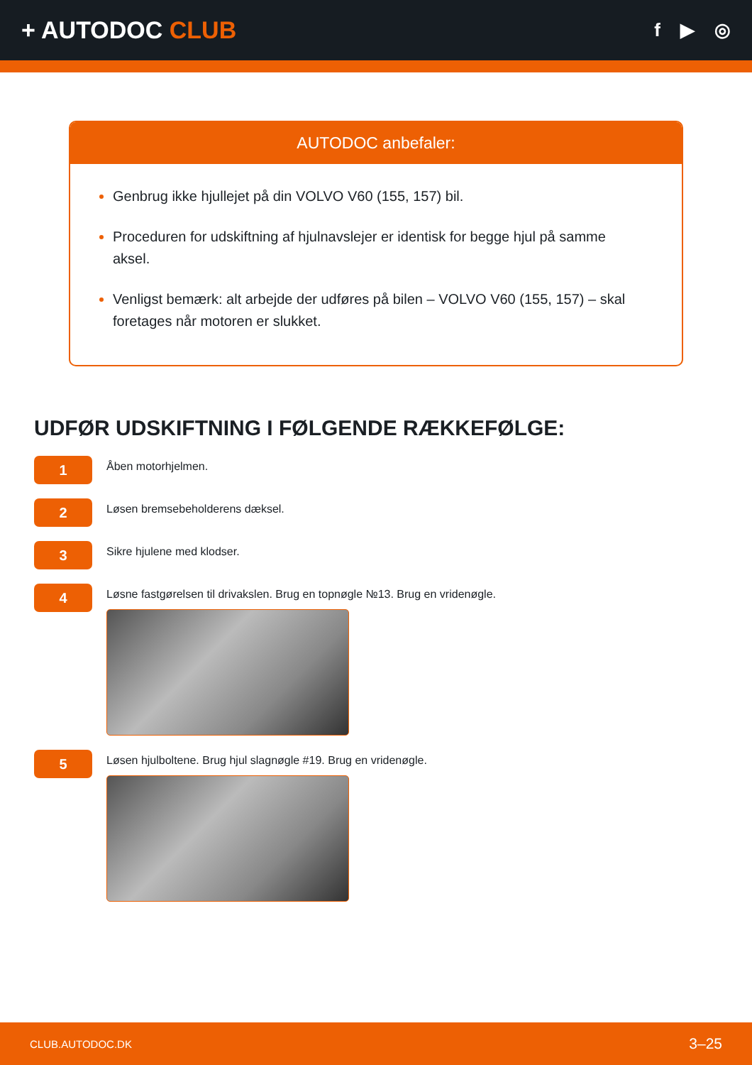+ AUTODOC CLUB
f ▶ ◎
AUTODOC anbefaler:
Genbrug ikke hjullejet på din VOLVO V60 (155, 157) bil.
Proceduren for udskiftning af hjulnavslejer er identisk for begge hjul på samme aksel.
Venligst bemærk: alt arbejde der udføres på bilen – VOLVO V60 (155, 157) – skal foretages når motoren er slukket.
UDFØR UDSKIFTNING I FØLGENDE RÆKKEFØLGE:
1
Åben motorhjelmen.
2
Løsen bremsebeholderens dæksel.
3
Sikre hjulene med klodser.
4
Løsne fastgørelsen til drivakslen. Brug en topnøgle №13. Brug en vridenøgle.
5
Løsen hjulboltene. Brug hjul slagnøgle #19. Brug en vridenøgle.
CLUB.AUTODOC.DK 3–25